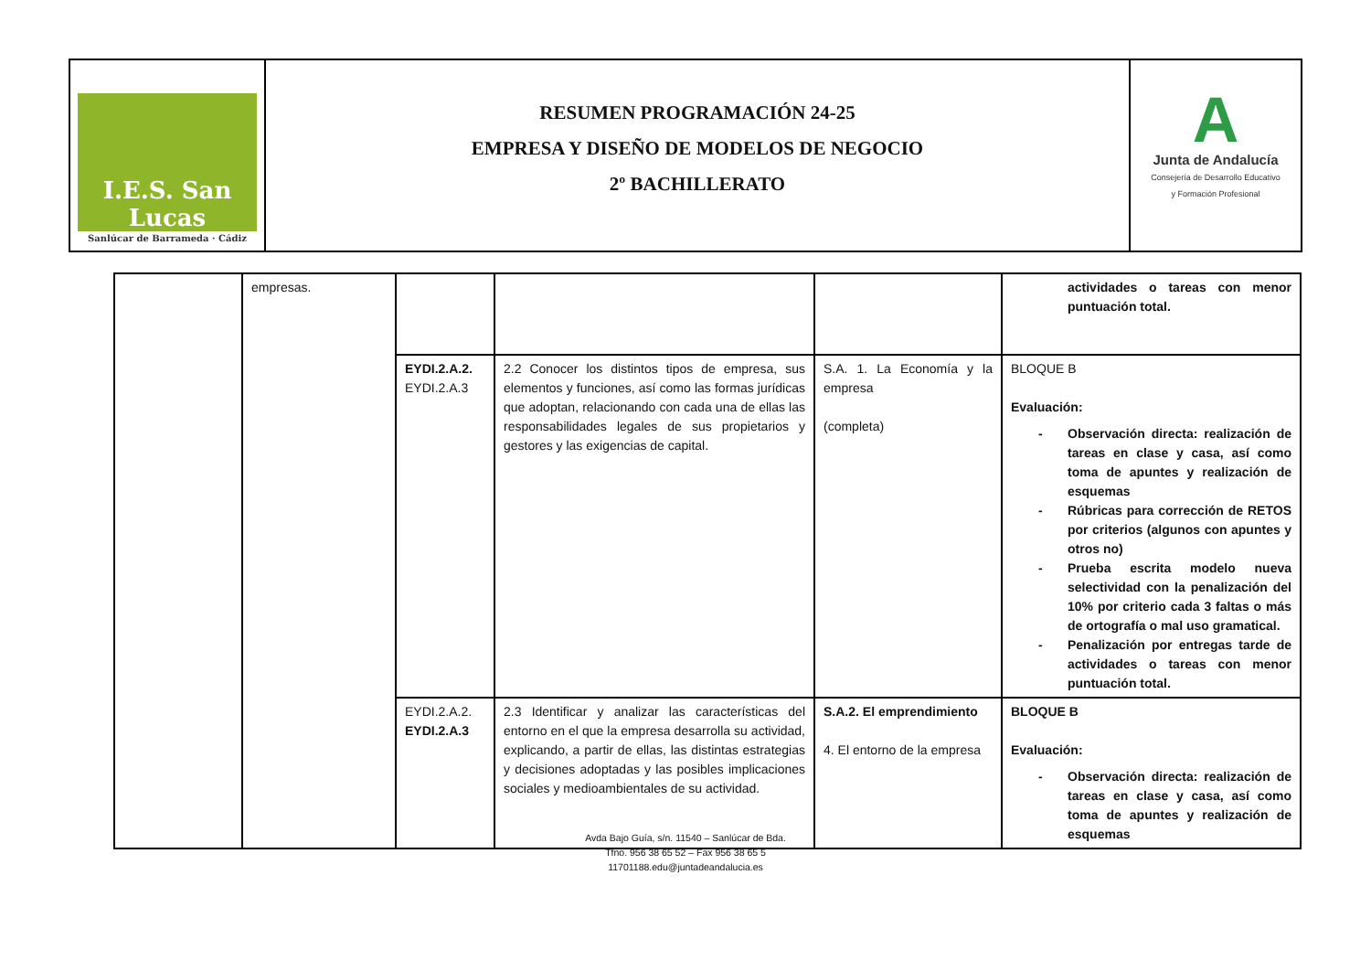I.E.S. San Lucas
Sanlúcar de Barrameda · Cádiz
RESUMEN PROGRAMACIÓN 24-25
EMPRESA Y DISEÑO DE MODELOS DE NEGOCIO
2º BACHILLERATO
A
Junta de Andalucía
Consejería de Desarrollo Educativo
y Formación Profesional
| | empresas. | | | | actividades o tareas con menor puntuación total. |
| | | EYDI.2.A.2. EYDI.2.A.3 | 2.2 Conocer los distintos tipos de empresa, sus elementos y funciones, así como las formas jurídicas que adoptan, relacionando con cada una de ellas las responsabilidades legales de sus propietarios y gestores y las exigencias de capital. | S.A. 1. La Economía y la empresa (completa) | BLOQUE B Evaluación: - Observación directa: realización de tareas en clase y casa, así como toma de apuntes y realización de esquemas - Rúbricas para corrección de RETOS por criterios (algunos con apuntes y otros no) - Prueba escrita modelo nueva selectividad con la penalización del 10% por criterio cada 3 faltas o más de ortografía o mal uso gramatical. - Penalización por entregas tarde de actividades o tareas con menor puntuación total. |
| | | EYDI.2.A.2. EYDI.2.A.3 | 2.3 Identificar y analizar las características del entorno en el que la empresa desarrolla su actividad, explicando, a partir de ellas, las distintas estrategias y decisiones adoptadas y las posibles implicaciones sociales y medioambientales de su actividad. | S.A.2. El emprendimiento 4. El entorno de la empresa | BLOQUE B Evaluación: - Observación directa: realización de tareas en clase y casa, así como toma de apuntes y realización de esquemas |
Avda Bajo Guía, s/n. 11540 – Sanlúcar de Bda.
Tfno. 956 38 65 52 – Fax 956 38 65 5
11701188.edu@juntadeandalucia.es